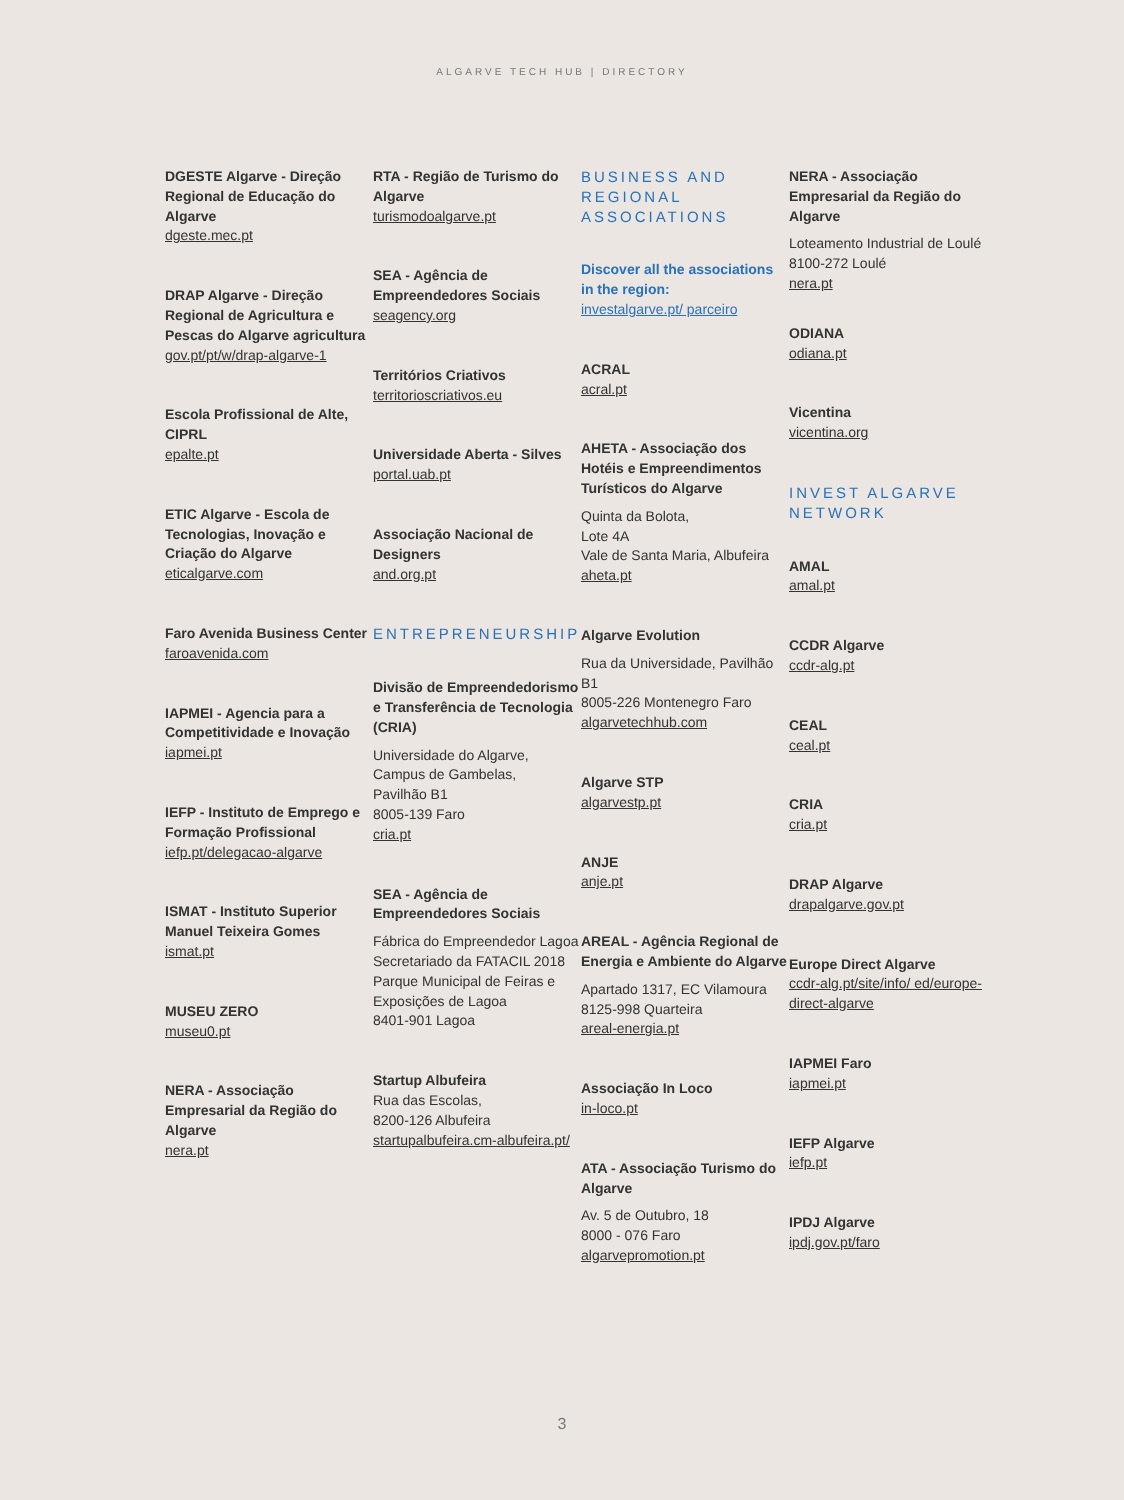ALGARVE TECH HUB | DIRECTORY
DGESTE Algarve - Direção Regional de Educação do Algarve
dgeste.mec.pt
DRAP Algarve - Direção Regional de Agricultura e Pescas do Algarve agricultura
gov.pt/pt/w/drap-algarve-1
Escola Profissional de Alte, CIPRL
epalte.pt
ETIC Algarve - Escola de Tecnologias, Inovação e Criação do Algarve
eticalgarve.com
Faro Avenida Business Center
faroavenida.com
IAPMEI - Agencia para a Competitividade e Inovação
iapmei.pt
IEFP - Instituto de Emprego e Formação Profissional
iefp.pt/delegacao-algarve
ISMAT - Instituto Superior Manuel Teixeira Gomes
ismat.pt
MUSEU ZERO
museu0.pt
NERA - Associação Empresarial da Região do Algarve
nera.pt
RTA - Região de Turismo do Algarve
turismodoalgarve.pt
SEA - Agência de Empreendedores Sociais
seagency.org
Territórios Criativos
territorioscriativos.eu
Universidade Aberta - Silves
portal.uab.pt
Associação Nacional de Designers
and.org.pt
ENTREPRENEURSHIP
Divisão de Empreendedorismo e Transferência de Tecnologia (CRIA)
Universidade do Algarve,
Campus de Gambelas,
Pavilhão B1
8005-139 Faro
cria.pt
SEA - Agência de Empreendedores Sociais
Fábrica do Empreendedor Lagoa Secretariado da FATACIL 2018 Parque Municipal de Feiras e Exposições de Lagoa
8401-901 Lagoa
Startup Albufeira
Rua das Escolas,
8200-126 Albufeira
startupalbufeira.cm-albufeira.pt/
BUSINESS AND REGIONAL ASSOCIATIONS
Discover all the associations in the region:
investalgarve.pt/ parceiro
ACRAL
acral.pt
AHETA - Associação dos Hotéis e Empreendimentos Turísticos do Algarve
Quinta da Bolota,
Lote 4A
Vale de Santa Maria, Albufeira
aheta.pt
Algarve Evolution
Rua da Universidade, Pavilhão B1
8005-226 Montenegro Faro
algarvetechhub.com
Algarve STP
algarvestp.pt
ANJE
anje.pt
AREAL - Agência Regional de Energia e Ambiente do Algarve
Apartado 1317, EC Vilamoura
8125-998 Quarteira
areal-energia.pt
Associação In Loco
in-loco.pt
ATA - Associação Turismo do Algarve
Av. 5 de Outubro, 18
8000 - 076 Faro
algarvepromotion.pt
NERA - Associação Empresarial da Região do Algarve
Loteamento Industrial de Loulé
8100-272 Loulé
nera.pt
ODIANA
odiana.pt
Vicentina
vicentina.org
INVEST ALGARVE NETWORK
AMAL
amal.pt
CCDR Algarve
ccdr-alg.pt
CEAL
ceal.pt
CRIA
cria.pt
DRAP Algarve
drapalgarve.gov.pt
Europe Direct Algarve
ccdr-alg.pt/site/info/ ed/europe-direct-algarve
IAPMEI Faro
iapmei.pt
IEFP Algarve
iefp.pt
IPDJ Algarve
ipdj.gov.pt/faro
3